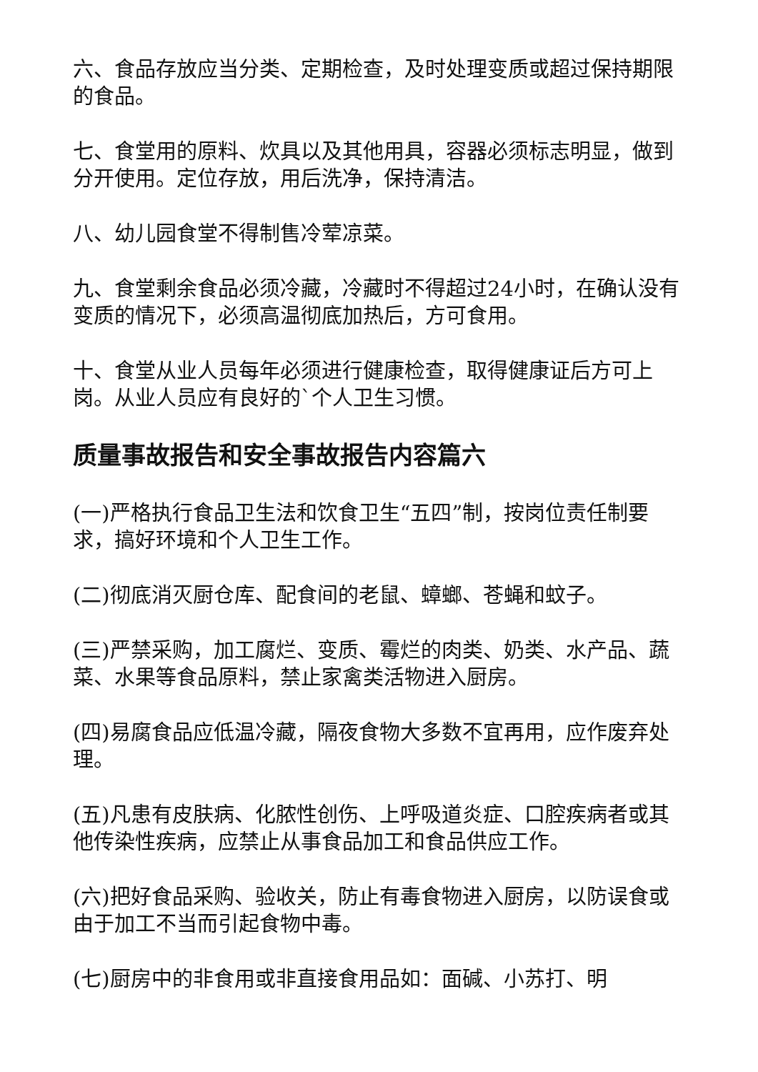六、食品存放应当分类、定期检查，及时处理变质或超过保持期限的食品。
七、食堂用的原料、炊具以及其他用具，容器必须标志明显，做到分开使用。定位存放，用后洗净，保持清洁。
八、幼儿园食堂不得制售冷荤凉菜。
九、食堂剩余食品必须冷藏，冷藏时不得超过24小时，在确认没有变质的情况下，必须高温彻底加热后，方可食用。
十、食堂从业人员每年必须进行健康检查，取得健康证后方可上岗。从业人员应有良好的`个人卫生习惯。
质量事故报告和安全事故报告内容篇六
(一)严格执行食品卫生法和饮食卫生“五四”制，按岗位责任制要求，搞好环境和个人卫生工作。
(二)彻底消灭厨仓库、配食间的老鼠、蟑螂、苍蝇和蚊子。
(三)严禁采购，加工腐烂、变质、霉烂的肉类、奶类、水产品、蔬菜、水果等食品原料，禁止家禽类活物进入厨房。
(四)易腐食品应低温冷藏，隔夜食物大多数不宜再用，应作废弃处理。
(五)凡患有皮肤病、化脓性创伤、上呼吸道炎症、口腔疾病者或其他传染性疾病，应禁止从事食品加工和食品供应工作。
(六)把好食品采购、验收关，防止有毒食物进入厨房，以防误食或由于加工不当而引起食物中毒。
(七)厨房中的非食用或非直接食用品如：面碱、小苏打、明